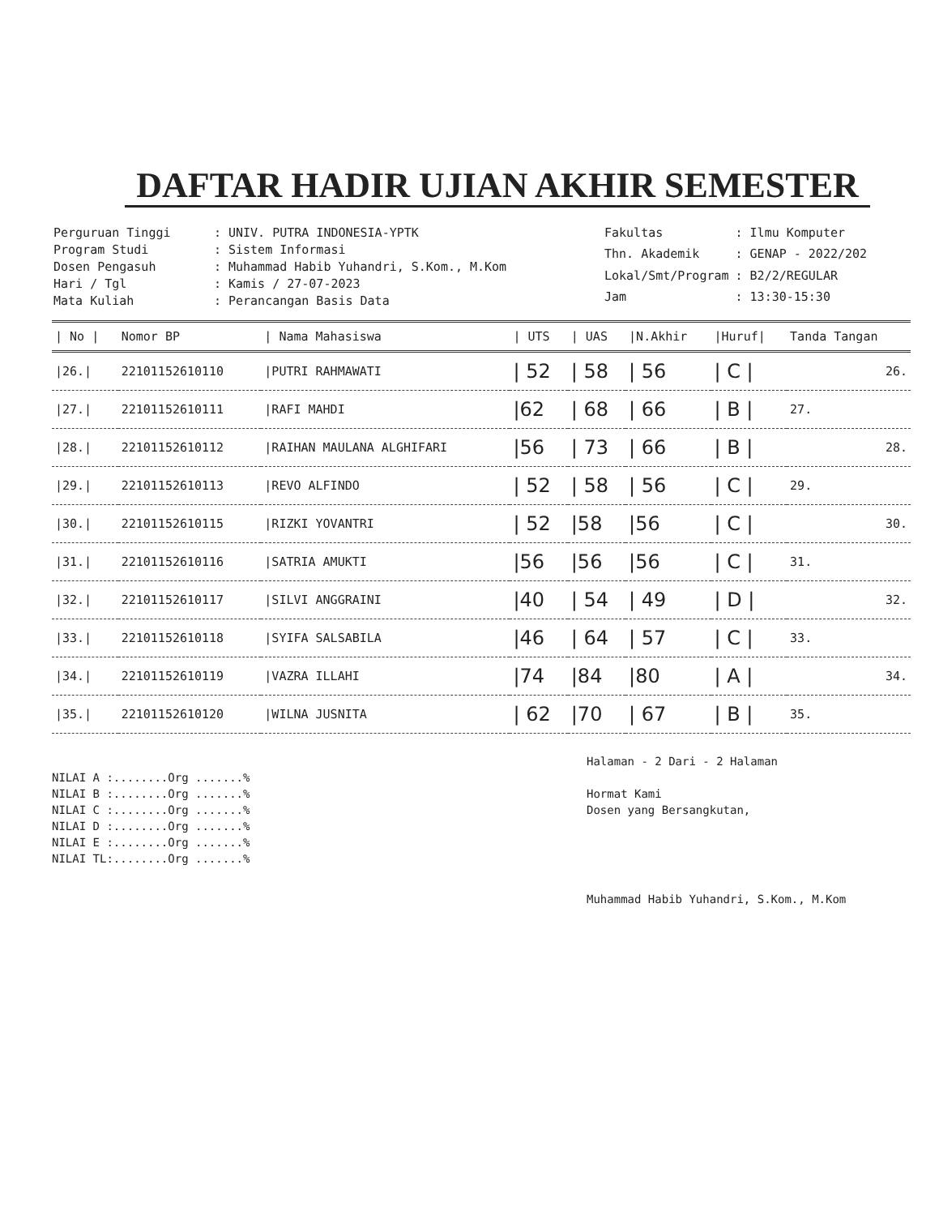DAFTAR HADIR UJIAN AKHIR SEMESTER
| Perguruan Tinggi | : UNIV. PUTRA INDONESIA-YPTK |
| Program Studi | : Sistem Informasi |
| Dosen Pengasuh | : Muhammad Habib Yuhandri, S.Kom., M.Kom |
| Hari / Tgl | : Kamis / 27-07-2023 |
| Mata Kuliah | : Perancangan Basis Data |
| Fakultas | : Ilmu Komputer |
| Thn. Akademik | : GENAP - 2022/202 |
| Lokal/Smt/Program | : B2/2/REGULAR |
| Jam | : 13:30-15:30 |
| / No / | Nomor BP | / Nama Mahasiswa | / UTS | / UAS | /N.Akhir | /Huruf/ | Tanda Tangan |
| --- | --- | --- | --- | --- | --- | --- | --- |
| /26./ | 22101152610110 | /PUTRI RAHMAWATI | / 52 | / 58 | / 56 | / C / | 26. |
| /27./ | 22101152610111 | /RAFI MAHDI | /62 | / 68 | / 66 | / B / | 27. |
| /28./ | 22101152610112 | /RAIHAN MAULANA ALGHIFARI | /56 | / 73 | / 66 | / B / | 28. |
| /29./ | 22101152610113 | /REVO ALFINDO | / 52 | / 58 | / 56 | / C / | 29. |
| /30./ | 22101152610115 | /RIZKI YOVANTRI | / 52 | /58 | /56 | / C / | 30. |
| /31./ | 22101152610116 | /SATRIA AMUKTI | /56 | /56 | /56 | / C / | 31. |
| /32./ | 22101152610117 | /SILVI ANGGRAINI | /40 | / 54 | / 49 | / D / | 32. |
| /33./ | 22101152610118 | /SYIFA SALSABILA | /46 | / 64 | / 57 | / C / | 33. |
| /34./ | 22101152610119 | /VAZRA ILLAHI | /74 | /84 | /80 | / A / | 34. |
| /35./ | 22101152610120 | /WILNA JUSNITA | / 62 | /70 | / 67 | / B / | 35. |
NILAI A :........Org .......%
NILAI B :........Org .......%
NILAI C :........Org .......%
NILAI D :........Org .......%
NILAI E :........Org .......%
NILAI TL:........Org .......%
Halaman - 2 Dari - 2 Halaman
Hormat Kami
Dosen yang Bersangkutan,
Muhammad Habib Yuhandri, S.Kom., M.Kom